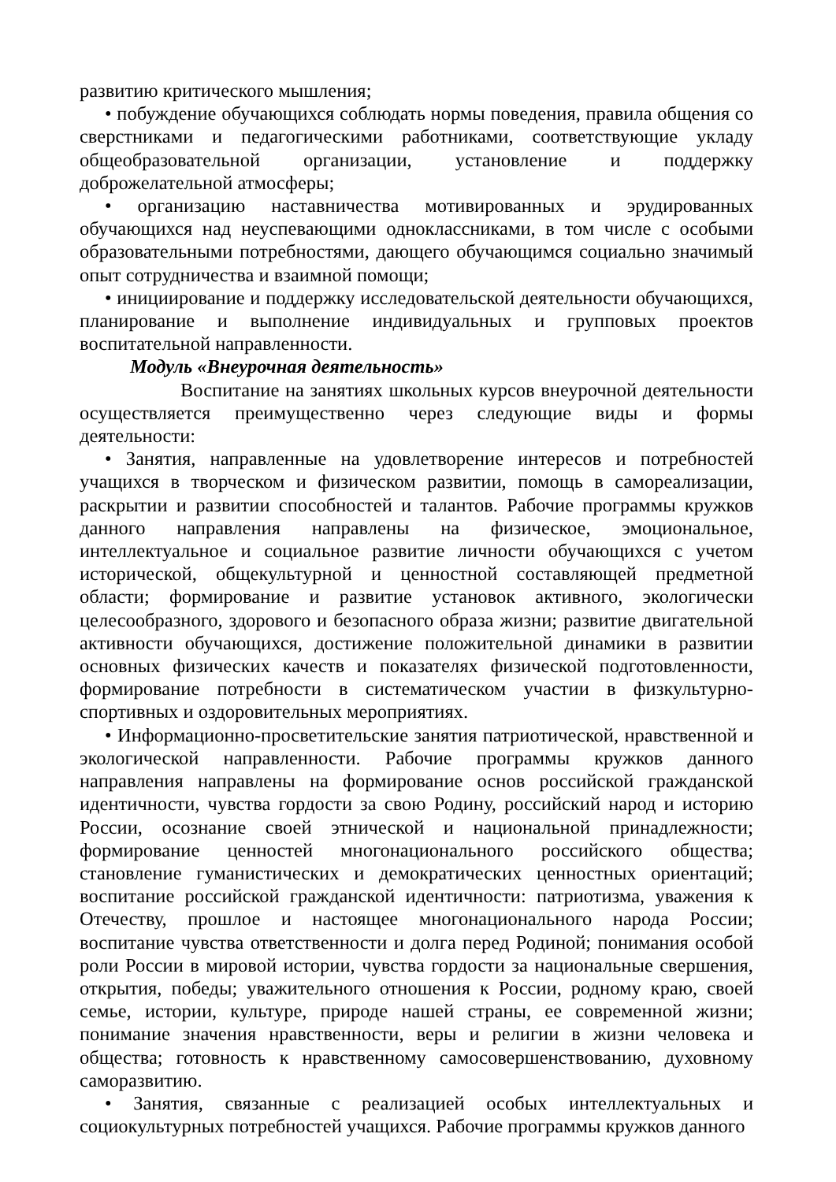развитию критического мышления;
• побуждение обучающихся соблюдать нормы поведения, правила общения со сверстниками и педагогическими работниками, соответствующие укладу общеобразовательной организации, установление и поддержку доброжелательной атмосферы;
• организацию наставничества мотивированных и эрудированных обучающихся над неуспевающими одноклассниками, в том числе с особыми образовательными потребностями, дающего обучающимся социально значимый опыт сотрудничества и взаимной помощи;
• инициирование и поддержку исследовательской деятельности обучающихся, планирование и выполнение индивидуальных и групповых проектов воспитательной направленности.
Модуль «Внеурочная деятельность»
Воспитание на занятиях школьных курсов внеурочной деятельности осуществляется преимущественно через следующие виды и формы деятельности:
• Занятия, направленные на удовлетворение интересов и потребностей учащихся в творческом и физическом развитии, помощь в самореализации, раскрытии и развитии способностей и талантов. Рабочие программы кружков данного направления направлены на физическое, эмоциональное, интеллектуальное и социальное развитие личности обучающихся с учетом исторической, общекультурной и ценностной составляющей предметной области; формирование и развитие установок активного, экологически целесообразного, здорового и безопасного образа жизни; развитие двигательной активности обучающихся, достижение положительной динамики в развитии основных физических качеств и показателях физической подготовленности, формирование потребности в систематическом участии в физкультурно-спортивных и оздоровительных мероприятиях.
• Информационно-просветительские занятия патриотической, нравственной и экологической направленности. Рабочие программы кружков данного направления направлены на формирование основ российской гражданской идентичности, чувства гордости за свою Родину, российский народ и историю России, осознание своей этнической и национальной принадлежности; формирование ценностей многонационального российского общества; становление гуманистических и демократических ценностных ориентаций; воспитание российской гражданской идентичности: патриотизма, уважения к Отечеству, прошлое и настоящее многонационального народа России; воспитание чувства ответственности и долга перед Родиной; понимания особой роли России в мировой истории, чувства гордости за национальные свершения, открытия, победы; уважительного отношения к России, родному краю, своей семье, истории, культуре, природе нашей страны, ее современной жизни; понимание значения нравственности, веры и религии в жизни человека и общества; готовность к нравственному самосовершенствованию, духовному саморазвитию.
• Занятия, связанные с реализацией особых интеллектуальных и социокультурных потребностей учащихся. Рабочие программы кружков данного